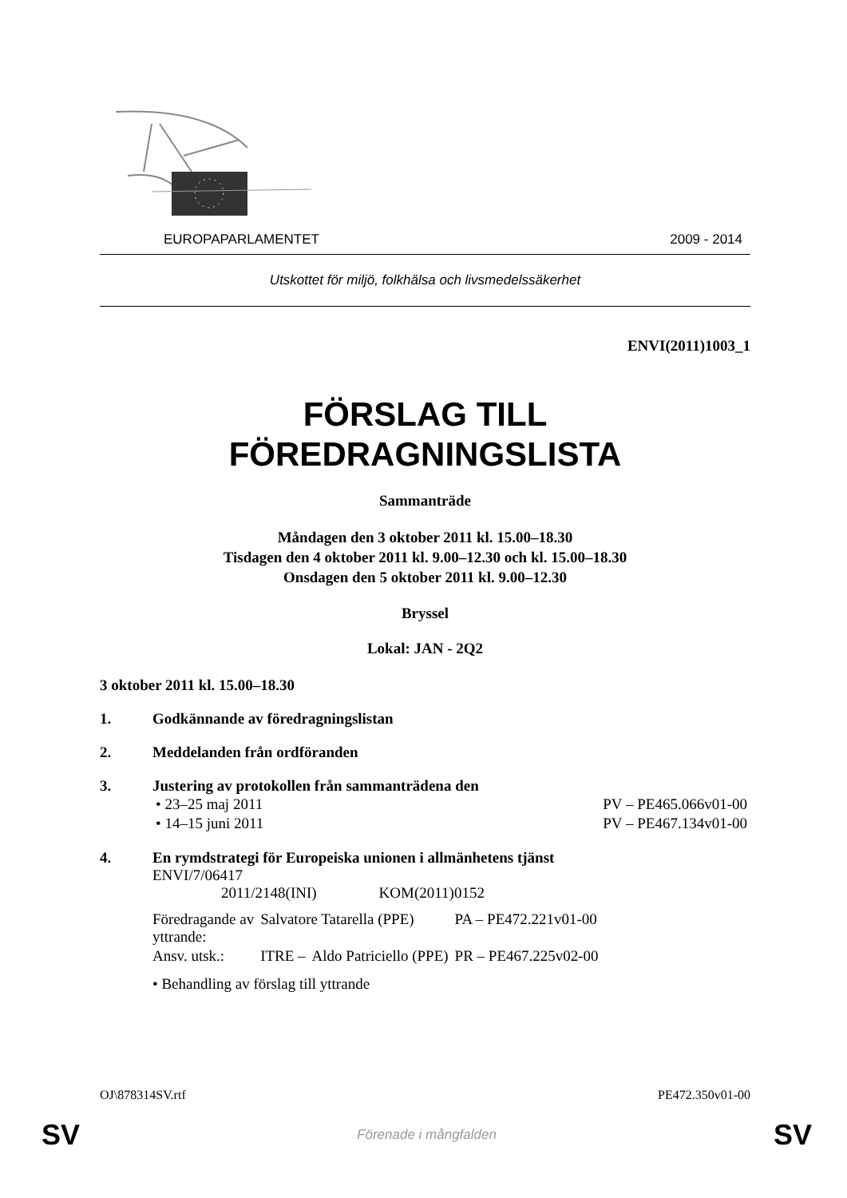EUROPAPARLAMENTET 2009 - 2014
Utskottet för miljö, folkhälsa och livsmedelssäkerhet
ENVI(2011)1003_1
FÖRSLAG TILL
FÖREDRAGNINGSLISTA
Sammanträde
Måndagen den 3 oktober 2011 kl. 15.00–18.30
Tisdagen den 4 oktober 2011 kl. 9.00–12.30 och kl. 15.00–18.30
Onsdagen den 5 oktober 2011 kl. 9.00–12.30
Bryssel
Lokal: JAN - 2Q2
3 oktober 2011 kl. 15.00–18.30
1. Godkännande av föredragningslistan
2. Meddelanden från ordföranden
3. Justering av protokollen från sammanträdena den
| • 23–25 maj 2011 | PV – PE465.066v01-00 |
| • 14–15 juni 2011 | PV – PE467.134v01-00 |
4. En rymdstrategi för Europeiska unionen i allmänhetens tjänst
ENVI/7/06417
2011/2148(INI) KOM(2011)0152
| Föredragande av yttrande: | Salvatore Tatarella (PPE) | | PA – PE472.221v01-00 |
| Ansv. utsk.: | ITRE – | Aldo Patriciello (PPE) | PR – PE467.225v02-00 |
• Behandling av förslag till yttrande
OJ\878314SV.rtf PE472.350v01-00
SV Förenade i mångfalden SV